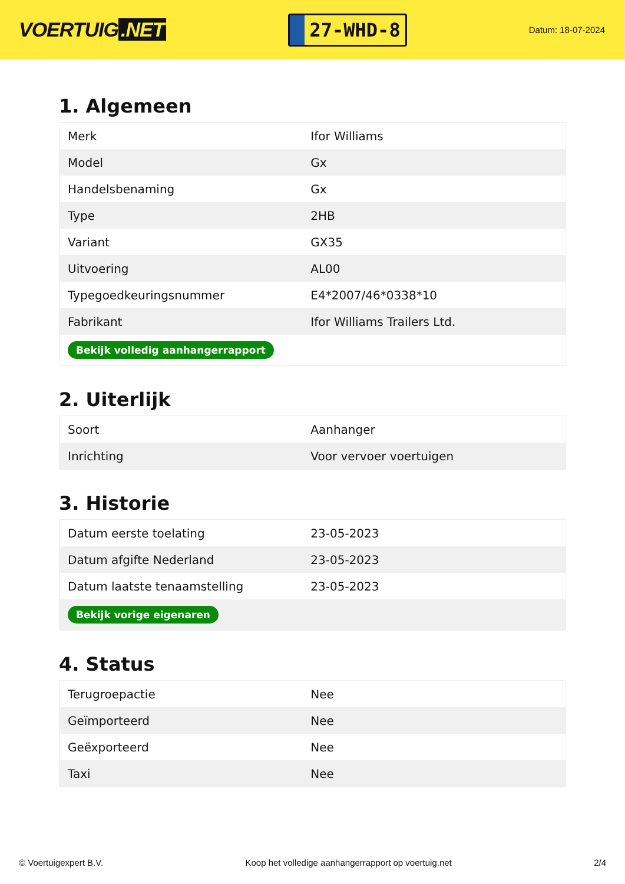VOERTUIG.NET
27-WHD-8
Datum: 18-07-2024
1. Algemeen
| Merk | Ifor Williams |
| Model | Gx |
| Handelsbenaming | Gx |
| Type | 2HB |
| Variant | GX35 |
| Uitvoering | AL00 |
| Typegoedkeuringsnummer | E4*2007/46*0338*10 |
| Fabrikant | Ifor Williams Trailers Ltd. |
| Bekijk volledig aanhangerrapport | |
2. Uiterlijk
| Soort | Aanhanger |
| Inrichting | Voor vervoer voertuigen |
3. Historie
| Datum eerste toelating | 23-05-2023 |
| Datum afgifte Nederland | 23-05-2023 |
| Datum laatste tenaamstelling | 23-05-2023 |
| Bekijk vorige eigenaren | |
4. Status
| Terugroepactie | Nee |
| Geïmporteerd | Nee |
| Geëxporteerd | Nee |
| Taxi | Nee |
© Voertuigexpert B.V. Koop het volledige aanhangerrapport op voertuig.net 2/4